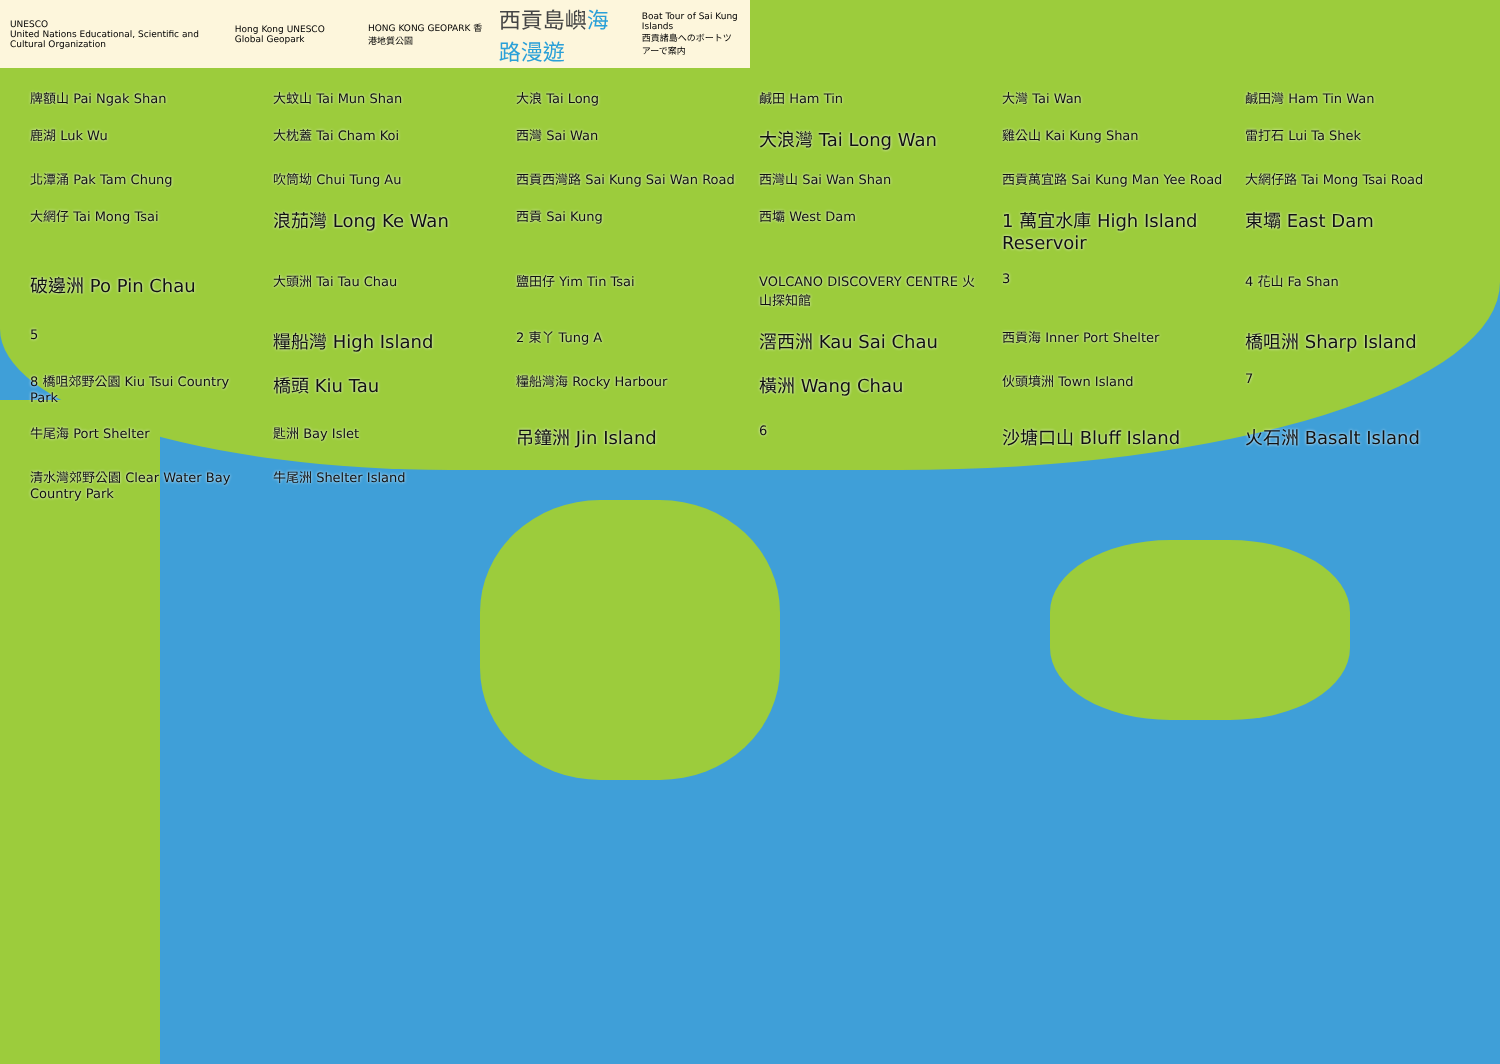UNESCO
United Nations Educational, Scientific and Cultural Organization
Hong Kong UNESCO Global Geopark
HONG KONG GEOPARK 香港地質公園
西貢島嶼海路漫遊
Boat Tour of Sai Kung Islands
西貢諸島へのボートツアーで案内
牌額山 Pai Ngak Shan
大蚊山 Tai Mun Shan
大浪 Tai Long
鹹田 Ham Tin
大灣 Tai Wan
鹹田灣 Ham Tin Wan
鹿湖 Luk Wu
大枕蓋 Tai Cham Koi
西灣 Sai Wan
大浪灣 Tai Long Wan
雞公山 Kai Kung Shan
雷打石 Lui Ta Shek
北潭涌 Pak Tam Chung
吹筒坳 Chui Tung Au
西貢西灣路 Sai Kung Sai Wan Road
西灣山 Sai Wan Shan
西貢萬宜路 Sai Kung Man Yee Road
大網仔路 Tai Mong Tsai Road
大網仔 Tai Mong Tsai
浪茄灣 Long Ke Wan
西貢 Sai Kung
西壩 West Dam
1 萬宜水庫 High Island Reservoir
東壩 East Dam
破邊洲 Po Pin Chau
大頭洲 Tai Tau Chau
鹽田仔 Yim Tin Tsai
VOLCANO DISCOVERY CENTRE 火山探知館
3
4 花山 Fa Shan
5
糧船灣 High Island
2 東丫 Tung A
滘西洲 Kau Sai Chau
西貢海 Inner Port Shelter
橋咀洲 Sharp Island
8 橋咀郊野公園 Kiu Tsui Country Park
橋頭 Kiu Tau
糧船灣海 Rocky Harbour
橫洲 Wang Chau
伙頭墳洲 Town Island
7
牛尾海 Port Shelter
匙洲 Bay Islet
吊鐘洲 Jin Island
6
沙塘口山 Bluff Island
火石洲 Basalt Island
清水灣郊野公園 Clear Water Bay Country Park
牛尾洲 Shelter Island